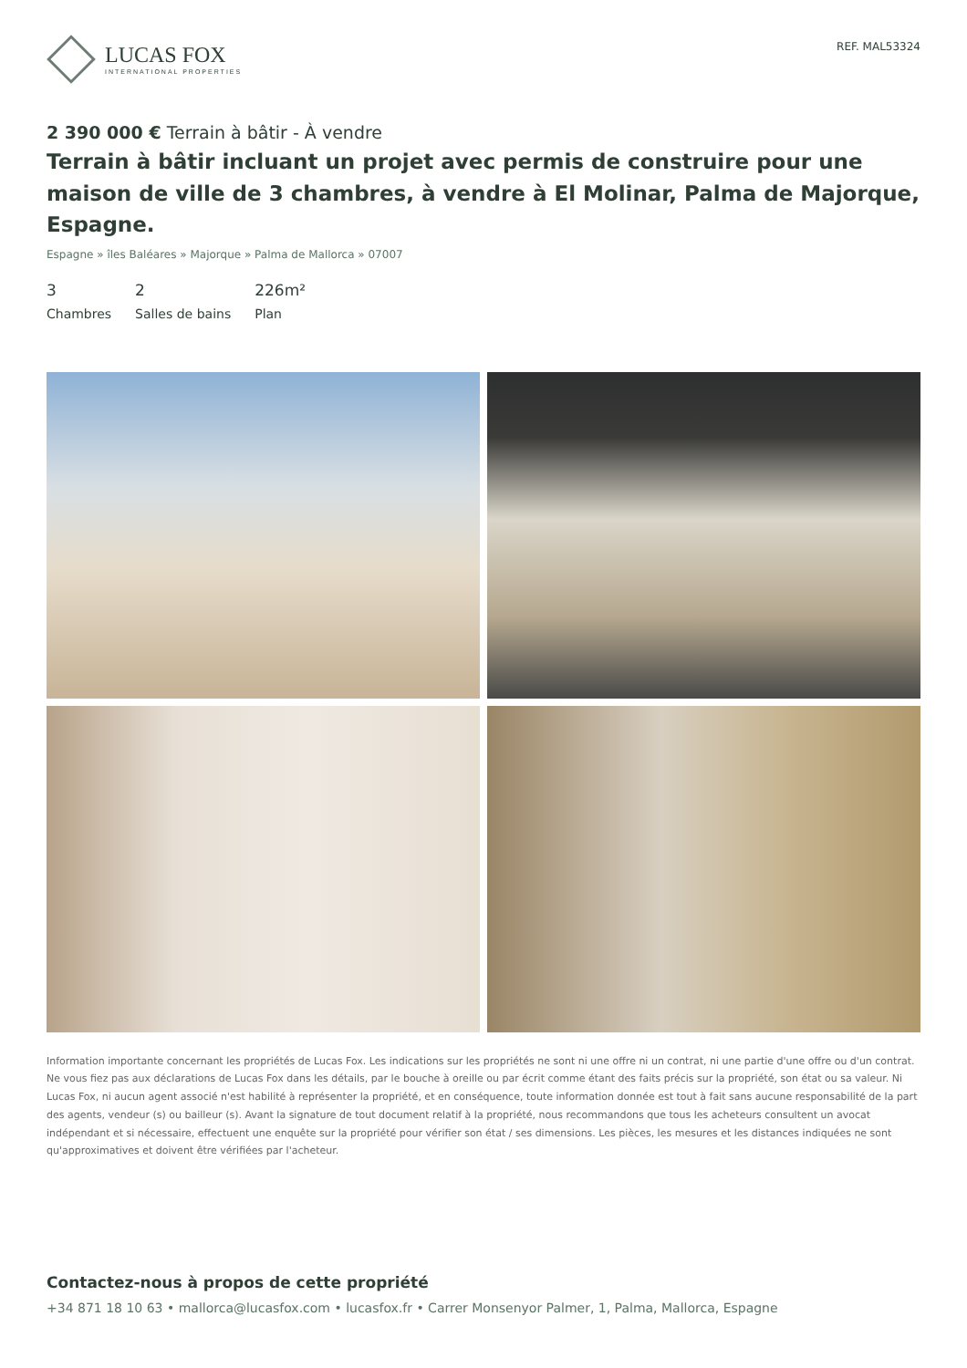LUCAS FOX
INTERNATIONAL PROPERTIES
REF. MAL53324
2 390 000 € Terrain à bâtir - À vendre
Terrain à bâtir incluant un projet avec permis de construire pour une maison de ville de 3 chambres, à vendre à El Molinar, Palma de Majorque, Espagne.
Espagne » îles Baléares » Majorque » Palma de Mallorca » 07007
3
Chambres
2
Salles de bains
226m²
Plan
Information importante concernant les propriétés de Lucas Fox. Les indications sur les propriétés ne sont ni une offre ni un contrat, ni une partie d'une offre ou d'un contrat. Ne vous fiez pas aux déclarations de Lucas Fox dans les détails, par le bouche à oreille ou par écrit comme étant des faits précis sur la propriété, son état ou sa valeur. Ni Lucas Fox, ni aucun agent associé n'est habilité à représenter la propriété, et en conséquence, toute information donnée est tout à fait sans aucune responsabilité de la part des agents, vendeur (s) ou bailleur (s). Avant la signature de tout document relatif à la propriété, nous recommandons que tous les acheteurs consultent un avocat indépendant et si nécessaire, effectuent une enquête sur la propriété pour vérifier son état / ses dimensions. Les pièces, les mesures et les distances indiquées ne sont qu'approximatives et doivent être vérifiées par l'acheteur.
Contactez-nous à propos de cette propriété
+34 871 18 10 63 • mallorca@lucasfox.com • lucasfox.fr • Carrer Monsenyor Palmer, 1, Palma, Mallorca, Espagne